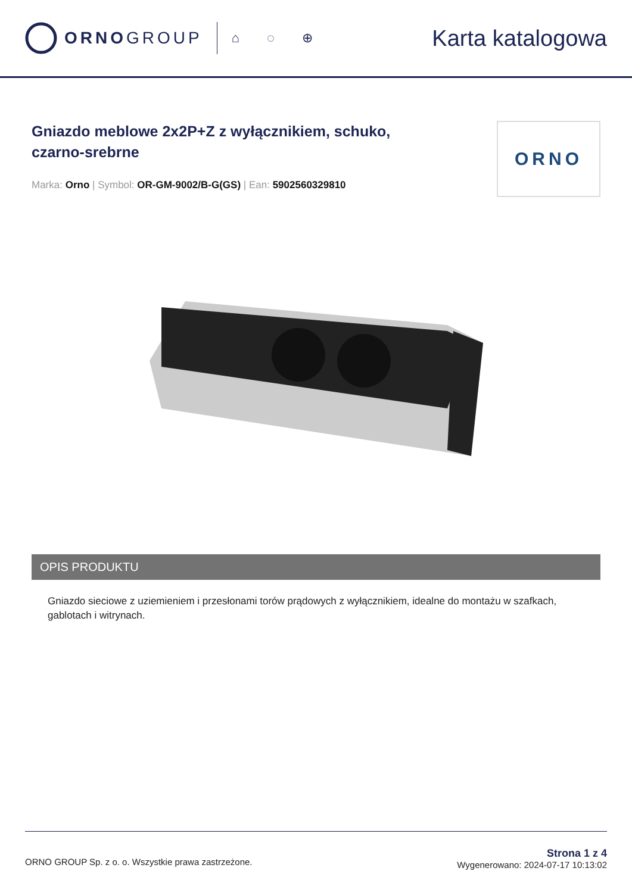ORNOGROUP
⌂ ◌ ⊕ Karta katalogowa
Gniazdo meblowe 2x2P+Z z wyłącznikiem, schuko,
czarno-srebrne
Marka: Orno | Symbol: OR-GM-9002/B-G(GS) | Ean: 5902560329810
ORNO
OPIS PRODUKTU
Gniazdo sieciowe z uziemieniem i przesłonami torów prądowych z wyłącznikiem, idealne do montażu w szafkach, gablotach i witrynach.
ORNO GROUP Sp. z o. o. Wszystkie prawa zastrzeżone.
Strona 1 z 4
Wygenerowano: 2024-07-17 10:13:02